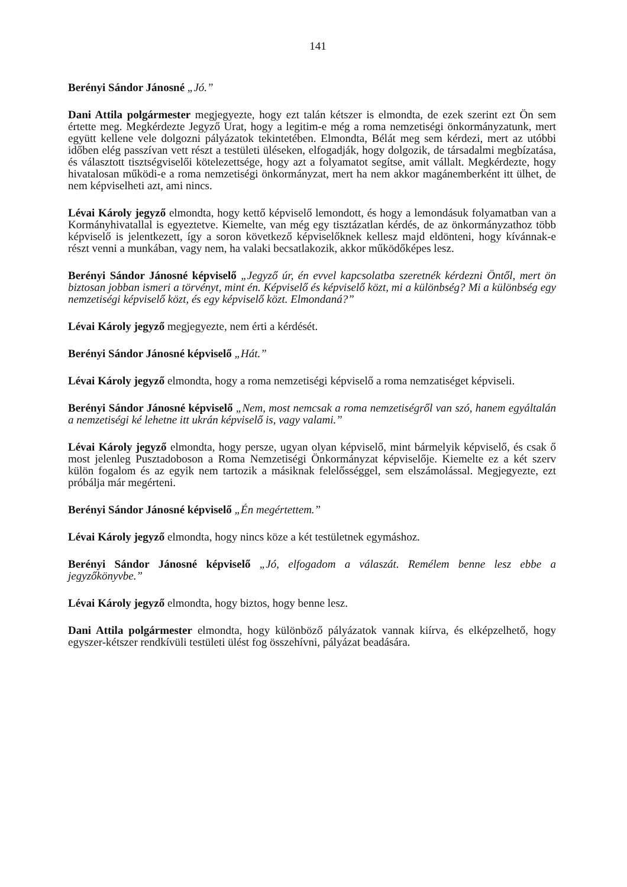141
Berényi Sándor Jánosné „Jó.”
Dani Attila polgármester megjegyezte, hogy ezt talán kétszer is elmondta, de ezek szerint ezt Ön sem értette meg. Megkérdezte Jegyző Urat, hogy a legitim-e még a roma nemzetiségi önkormányzatunk, mert együtt kellene vele dolgozni pályázatok tekintetében. Elmondta, Bélát meg sem kérdezi, mert az utóbbi időben elég passzívan vett részt a testületi üléseken, elfogadják, hogy dolgozik, de társadalmi megbízatása, és választott tisztségviselői kötelezettsége, hogy azt a folyamatot segítse, amit vállalt. Megkérdezte, hogy hivatalosan működi-e a roma nemzetiségi önkormányzat, mert ha nem akkor magánemberként itt ülhet, de nem képviselheti azt, ami nincs.
Lévai Károly jegyző elmondta, hogy kettő képviselő lemondott, és hogy a lemondásuk folyamatban van a Kormányhivatallal is egyeztetve. Kiemelte, van még egy tisztázatlan kérdés, de az önkormányzathoz több képviselő is jelentkezett, így a soron következő képviselőknek kellesz majd eldönteni, hogy kívánnak-e részt venni a munkában, vagy nem, ha valaki becsatlakozik, akkor működőképes lesz.
Berényi Sándor Jánosné képviselő „Jegyző úr, én evvel kapcsolatba szeretnék kérdezni Öntől, mert ön biztosan jobban ismeri a törvényt, mint én. Képviselő és képviselő közt, mi a különbség? Mi a különbség egy nemzetiségi képviselő közt, és egy képviselő közt. Elmondaná?”
Lévai Károly jegyző megjegyezte, nem érti a kérdését.
Berényi Sándor Jánosné képviselő „Hát.”
Lévai Károly jegyző elmondta, hogy a roma nemzetiségi képviselő a roma nemzatiséget képviseli.
Berényi Sándor Jánosné képviselő „Nem, most nemcsak a roma nemzetiségről van szó, hanem egyáltalán a nemzetiségi ké lehetne itt ukrán képviselő is, vagy valami.”
Lévai Károly jegyző elmondta, hogy persze, ugyan olyan képviselő, mint bármelyik képviselő, és csak ő most jelenleg Pusztadoboson a Roma Nemzetiségi Önkormányzat képviselője. Kiemelte ez a két szerv külön fogalom és az egyik nem tartozik a másiknak felelősséggel, sem elszámolással. Megjegyezte, ezt próbálja már megérteni.
Berényi Sándor Jánosné képviselő „Én megértettem.”
Lévai Károly jegyző elmondta, hogy nincs köze a két testületnek egymáshoz.
Berényi Sándor Jánosné képviselő „Jó, elfogadom a válaszát. Remélem benne lesz ebbe a jegyzőkönyvbe.”
Lévai Károly jegyző elmondta, hogy biztos, hogy benne lesz.
Dani Attila polgármester elmondta, hogy különböző pályázatok vannak kiírva, és elképzelhető, hogy egyszer-kétszer rendkívüli testületi ülést fog összehívni, pályázat beadására.